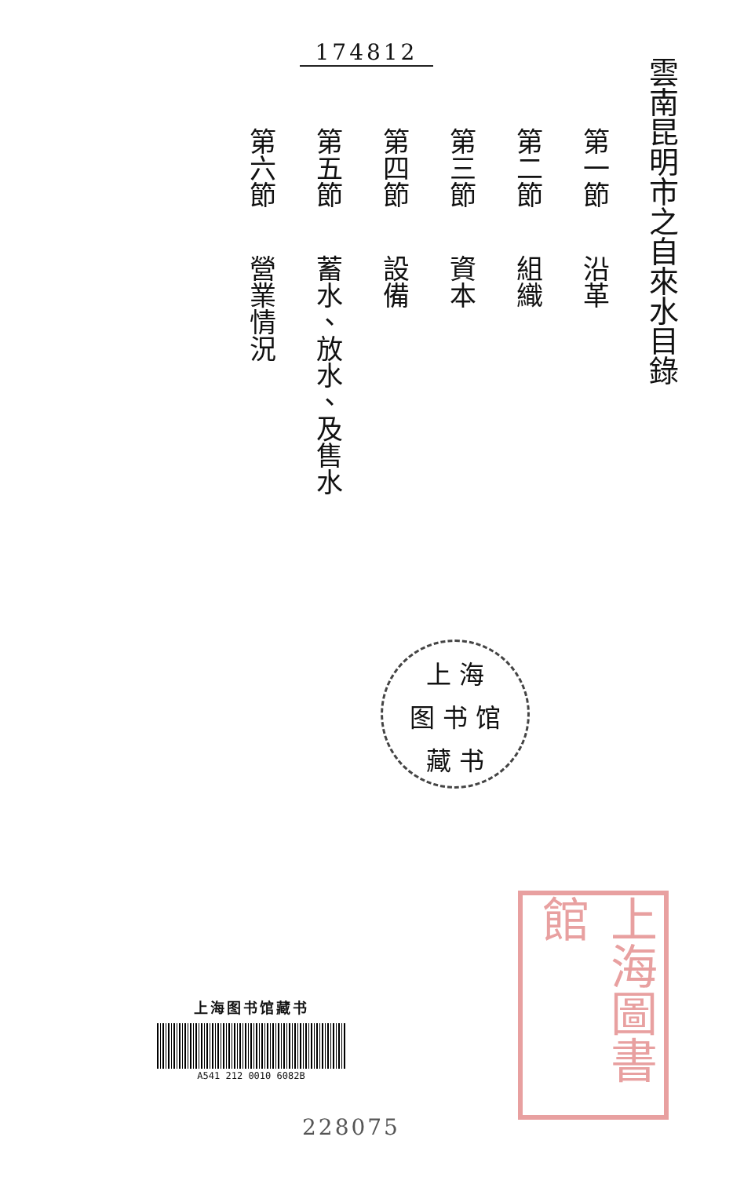174812
雲南昆明市之自來水目錄
第一節 沿革
第二節 組織
第三節 資本
第四節 設備
第五節 蓄水、放水、及售水
第六節 營業情況
上 海
图 书 馆
藏 书
上海圖書館
上海图书馆藏书
A541 212 0010 6082B
228075